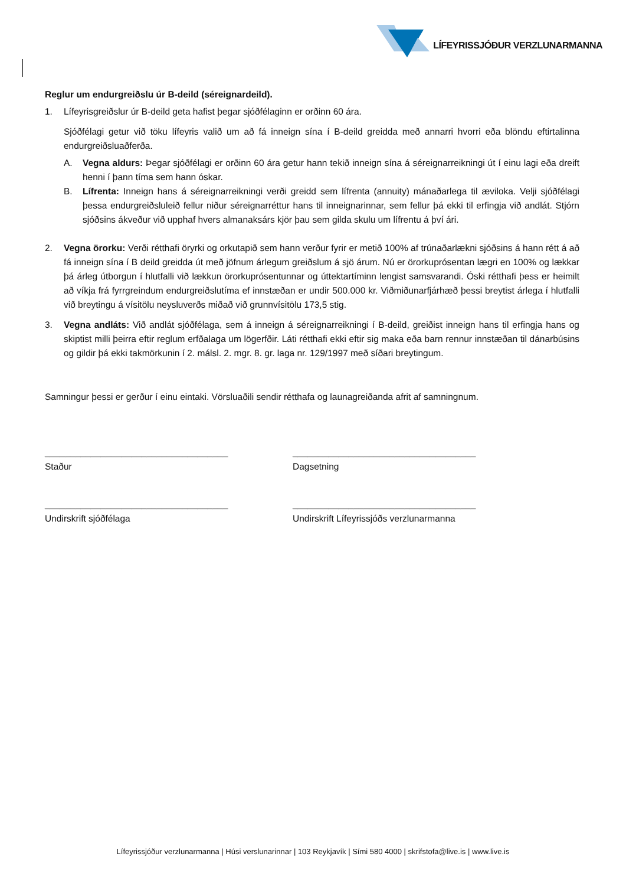LÍFEYRISSJÓÐUR VERZLUNARMANNA
Reglur um endurgreiðslu úr B-deild (séreignardeild).
1. Lífeyrisgreiðslur úr B-deild geta hafist þegar sjóðfélaginn er orðinn 60 ára.
Sjóðfélagi getur við töku lífeyris valið um að fá inneign sína í B-deild greidda með annarri hvorri eða blöndu eftirtalinna endurgreiðsluaðferða.
A. Vegna aldurs: Þegar sjóðfélagi er orðinn 60 ára getur hann tekið inneign sína á séreignarreikningi út í einu lagi eða dreift henni í þann tíma sem hann óskar.
B. Lífrenta: Inneign hans á séreignarreikningi verði greidd sem lífrenta (annuity) mánaðarlega til æviloka. Velji sjóðfélagi þessa endurgreiðsluleið fellur niður séreignarréttur hans til inneignarinnar, sem fellur þá ekki til erfingja við andlát. Stjórn sjóðsins ákveður við upphaf hvers almanaksárs kjör þau sem gilda skulu um lífrentu á því ári.
2. Vegna örorku: Verði rétthafi öryrki og orkutapið sem hann verður fyrir er metið 100% af trúnaðarlækni sjóðsins á hann rétt á að fá inneign sína í B deild greidda út með jöfnum árlegum greiðslum á sjö árum. Nú er örorkuprósentan lægri en 100% og lækkar þá árleg útborgun í hlutfalli við lækkun örorkuprósentunnar og úttektartíminn lengist samsvarandi. Óski rétthafi þess er heimilt að víkja frá fyrrgreindum endurgreiðslutíma ef innstæðan er undir 500.000 kr. Viðmiðunarfjárhæð þessi breytist árlega í hlutfalli við breytingu á vísitölu neysluverðs miðað við grunnvísitölu 173,5 stig.
3. Vegna andláts: Við andlát sjóðfélaga, sem á inneign á séreignarreikningi í B-deild, greiðist inneign hans til erfingja hans og skiptist milli þeirra eftir reglum erfðalaga um lögerfðir. Láti rétthafi ekki eftir sig maka eða barn rennur innstæðan til dánarbúsins og gildir þá ekki takmörkunin í 2. málsl. 2. mgr. 8. gr. laga nr. 129/1997 með síðari breytingum.
Samningur þessi er gerður í einu eintaki. Vörsluaðili sendir rétthafa og launagreiðanda afrit af samningnum.
____________________________________
Staður
____________________________________
Dagsetning
____________________________________
Undirskrift sjóðfélaga
____________________________________
Undirskrift Lífeyrissjóðs verzlunarmanna
Lífeyrissjóður verzlunarmanna | Húsi verslunarinnar | 103 Reykjavík | Sími 580 4000 | skrifstofa@live.is | www.live.is